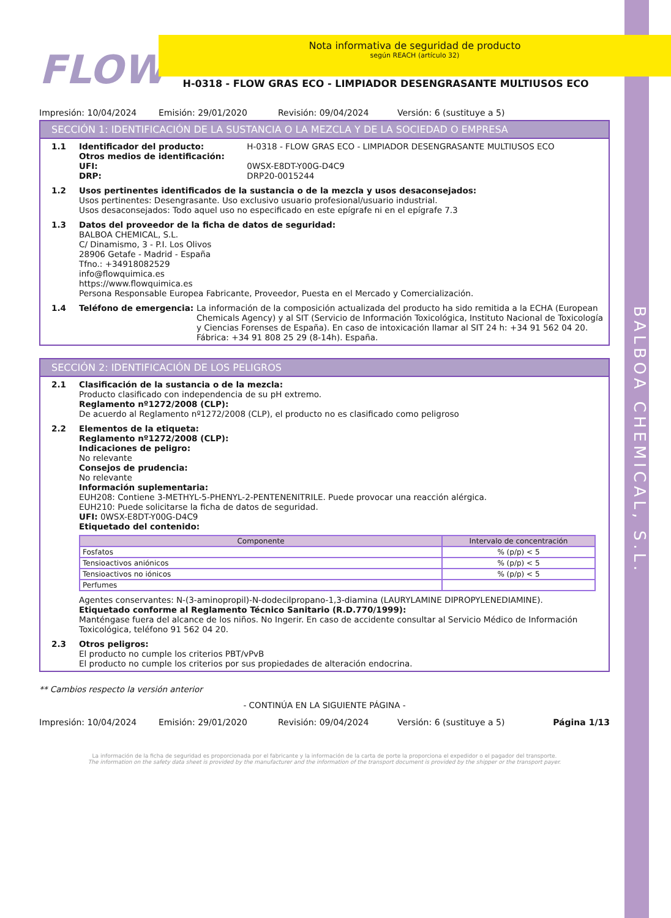BALBOA CHEMICAL, S.L.
FLOW
Nota informativa de seguridad de producto
según REACH (artículo 32)
H-0318 - FLOW GRAS ECO - LIMPIADOR DESENGRASANTE MULTIUSOS ECO
Impresión: 10/04/2024 Emisión: 29/01/2020 Revisión: 09/04/2024 Versión: 6 (sustituye a 5)
SECCIÓN 1: IDENTIFICACIÓN DE LA SUSTANCIA O LA MEZCLA Y DE LA SOCIEDAD O EMPRESA
1.1 Identificador del producto: H-0318 - FLOW GRAS ECO - LIMPIADOR DESENGRASANTE MULTIUSOS ECO
Otros medios de identificación:
UFI: 0WSX-E8DT-Y00G-D4C9
DRP: DRP20-0015244
1.2 Usos pertinentes identificados de la sustancia o de la mezcla y usos desaconsejados:
Usos pertinentes: Desengrasante. Uso exclusivo usuario profesional/usuario industrial.
Usos desaconsejados: Todo aquel uso no especificado en este epígrafe ni en el epígrafe 7.3
1.3 Datos del proveedor de la ficha de datos de seguridad:
BALBOA CHEMICAL, S.L.
C/ Dinamismo, 3 - P.I. Los Olivos
28906 Getafe - Madrid - España
Tfno.: +34918082529
info@flowquimica.es
https://www.flowquimica.es
Persona Responsable Europea Fabricante, Proveedor, Puesta en el Mercado y Comercialización.
1.4 Teléfono de emergencia: La información de la composición actualizada del producto ha sido remitida a la ECHA (European Chemicals Agency) y al SIT (Servicio de Información Toxicológica, Instituto Nacional de Toxicología y Ciencias Forenses de España). En caso de intoxicación llamar al SIT 24 h: +34 91 562 04 20. Fábrica: +34 91 808 25 29 (8-14h). España.
SECCIÓN 2: IDENTIFICACIÓN DE LOS PELIGROS
2.1 Clasificación de la sustancia o de la mezcla:
Producto clasificado con independencia de su pH extremo.
Reglamento nº1272/2008 (CLP):
De acuerdo al Reglamento nº1272/2008 (CLP), el producto no es clasificado como peligroso
2.2 Elementos de la etiqueta:
Reglamento nº1272/2008 (CLP):
Indicaciones de peligro:
No relevante
Consejos de prudencia:
No relevante
Información suplementaria:
EUH208: Contiene 3-METHYL-5-PHENYL-2-PENTENENITRILE. Puede provocar una reacción alérgica.
EUH210: Puede solicitarse la ficha de datos de seguridad.
UFI: 0WSX-E8DT-Y00G-D4C9
Etiquetado del contenido:
| Componente | Intervalo de concentración |
| --- | --- |
| Fosfatos | % (p/p) < 5 |
| Tensioactivos aniónicos | % (p/p) < 5 |
| Tensioactivos no iónicos | % (p/p) < 5 |
| Perfumes | |
Agentes conservantes: N-(3-aminopropil)-N-dodecilpropano-1,3-diamina (LAURYLAMINE DIPROPYLENEDIAMINE).
Etiquetado conforme al Reglamento Técnico Sanitario (R.D.770/1999):
Manténgase fuera del alcance de los niños. No Ingerir. En caso de accidente consultar al Servicio Médico de Información Toxicológica, teléfono 91 562 04 20.
2.3 Otros peligros:
El producto no cumple los criterios PBT/vPvB
El producto no cumple los criterios por sus propiedades de alteración endocrina.
** Cambios respecto la versión anterior
- CONTINÚA EN LA SIGUIENTE PÁGINA -
Impresión: 10/04/2024 Emisión: 29/01/2020 Revisión: 09/04/2024 Versión: 6 (sustituye a 5) Página 1/13
La información de la ficha de seguridad es proporcionada por el fabricante y la información de la carta de porte la proporciona el expedidor o el pagador del transporte.
The information on the safety data sheet is provided by the manufacturer and the information of the transport document is provided by the shipper or the transport payer.